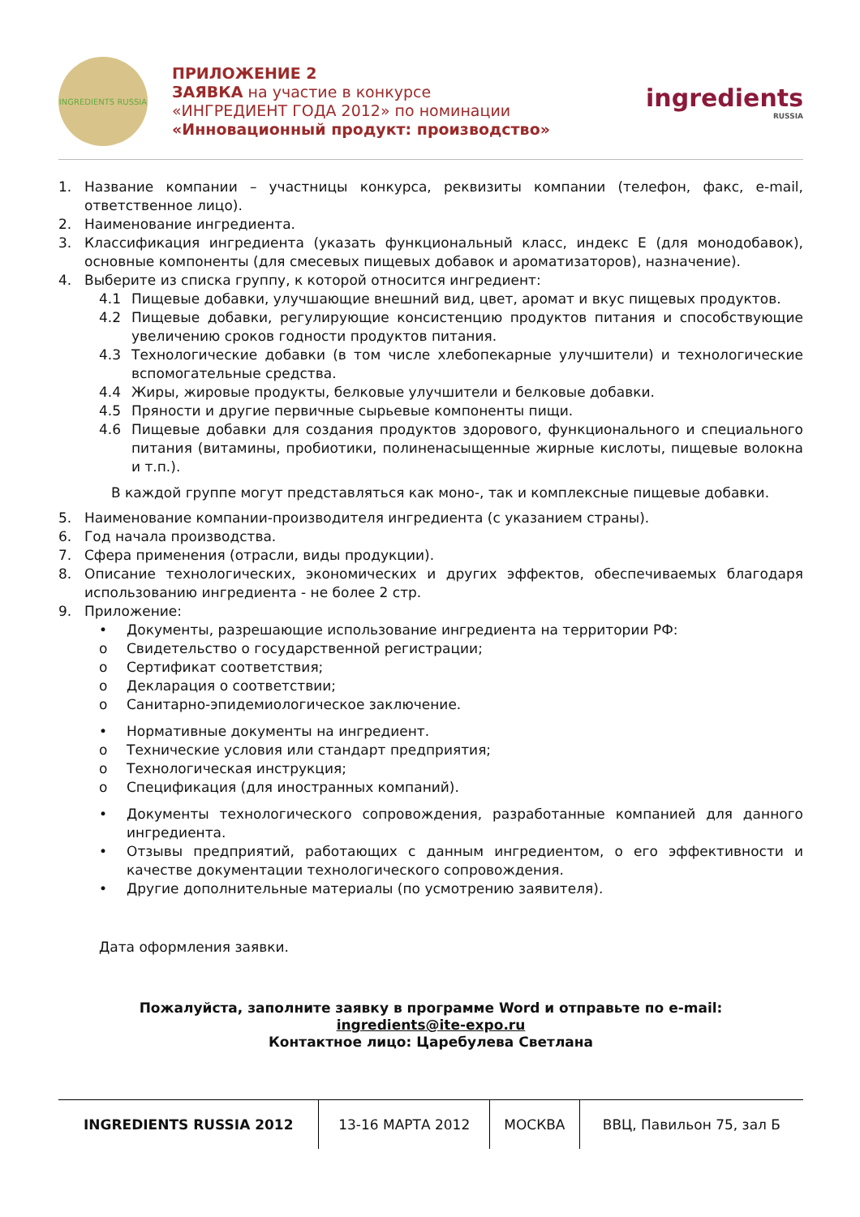INGREDIENTS RUSSIA
ПРИЛОЖЕНИЕ 2
ЗАЯВКА на участие в конкурсе
«ИНГРЕДИЕНТ ГОДА 2012» по номинации
«Инновационный продукт: производство»
ingredients
RUSSIA
1. Название компании – участницы конкурса, реквизиты компании (телефон, факс, e-mail, ответственное лицо).
2. Наименование ингредиента.
3. Классификация ингредиента (указать функциональный класс, индекс Е (для монодобавок), основные компоненты (для смесевых пищевых добавок и ароматизаторов), назначение).
4. Выберите из списка группу, к которой относится ингредиент:
4.1 Пищевые добавки, улучшающие внешний вид, цвет, аромат и вкус пищевых продуктов.
4.2 Пищевые добавки, регулирующие консистенцию продуктов питания и способствующие увеличению сроков годности продуктов питания.
4.3 Технологические добавки (в том числе хлебопекарные улучшители) и технологические вспомогательные средства.
4.4 Жиры, жировые продукты, белковые улучшители и белковые добавки.
4.5 Пряности и другие первичные сырьевые компоненты пищи.
4.6 Пищевые добавки для создания продуктов здорового, функционального и специального питания (витамины, пробиотики, полиненасыщенные жирные кислоты, пищевые волокна и т.п.).
В каждой группе могут представляться как моно-, так и комплексные пищевые добавки.
5. Наименование компании-производителя ингредиента (с указанием страны).
6. Год начала производства.
7. Сфера применения (отрасли, виды продукции).
8. Описание технологических, экономических и других эффектов, обеспечиваемых благодаря использованию ингредиента - не более 2 стр.
9. Приложение:
• Документы, разрешающие использование ингредиента на территории РФ:
o Свидетельство о государственной регистрации;
o Сертификат соответствия;
o Декларация о соответствии;
o Санитарно-эпидемиологическое заключение.
• Нормативные документы на ингредиент.
o Технические условия или стандарт предприятия;
o Технологическая инструкция;
o Спецификация (для иностранных компаний).
• Документы технологического сопровождения, разработанные компанией для данного ингредиента.
• Отзывы предприятий, работающих с данным ингредиентом, о его эффективности и качестве документации технологического сопровождения.
• Другие дополнительные материалы (по усмотрению заявителя).
Дата оформления заявки.
Пожалуйста, заполните заявку в программе Word и отправьте по e-mail:
ingredients@ite-expo.ru
Контактное лицо: Царебулева Светлана
| INGREDIENTS RUSSIA 2012 | 13-16 МАРТА 2012 | МОСКВА | ВВЦ, Павильон 75, зал Б |